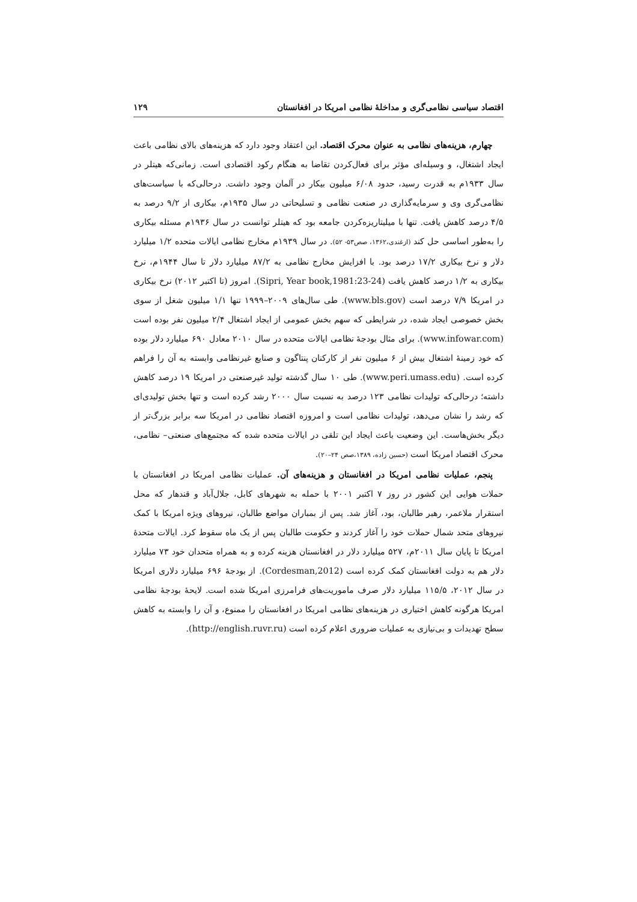اقتصاد سیاسی نظامی‌گری و مداخلهٔ نظامی امریکا در افغانستان ۱۲۹
چهارم، هزینه‌های نظامی به عنوان محرک اقتصاد. این اعتقاد وجود دارد که هزینه‌های بالای نظامی باعث ایجاد اشتغال، و وسیله‌ای مؤثر برای فعال‌کردن تقاضا به هنگام رکود اقتصادی است. زمانی‌که هیتلر در سال ۱۹۳۳م به قدرت رسید، حدود ۶/۰۸ میلیون بیکار در آلمان وجود داشت. درحالی‌که با سیاست‌های نظامی‌گری وی و سرمایه‌گذاری در صنعت نظامی و تسلیحاتی در سال ۱۹۳۵م، بیکاری از ۹/۲ درصد به ۴/۵ درصد کاهش یافت. تنها با میلیتاریزه‌کردن جامعه بود که هیتلر توانست در سال ۱۹۳۶م مسئله بیکاری را به‌طور اساسی حل کند (ازغندی،۱۳۶۲، صص۵۳- ۵۲). در سال ۱۹۳۹م مخارج نظامی ایالات متحده ۱/۲ میلیارد دلار و نرخ بیکاری ۱۷/۲ درصد بود. با افزایش مخارج نظامی به ۸۷/۲ میلیارد دلار تا سال ۱۹۴۴م، نرخ بیکاری به ۱/۲ درصد کاهش یافت (Sipri, Year book,1981:23-24). امروز (تا اکتبر ۲۰۱۲) نرخ بیکاری در امریکا ۷/۹ درصد است (www.bls.gov). طی سال‌های ۲۰۰۹–۱۹۹۹ تنها ۱/۱ میلیون شغل از سوی بخش خصوصی ایجاد شده، در شرایطی که سهم بخش عمومی از ایجاد اشتغال ۲/۴ میلیون نفر بوده است (www.infowar.com). برای مثال بودجهٔ نظامی ایالات متحده در سال ۲۰۱۰ معادل ۶۹۰ میلیارد دلار بوده که خود زمینهٔ اشتغال بیش از ۶ میلیون نفر از کارکنان پنتاگون و صنایع غیرنظامی وابسته به آن را فراهم کرده است. (www.peri.umass.edu). طی ۱۰ سال گذشته تولید غیرصنعتی در امریکا ۱۹ درصد کاهش داشته؛ درحالی‌که تولیدات نظامی ۱۲۳ درصد به نسبت سال ۲۰۰۰ رشد کرده است و تنها بخش تولیدی‌ای که رشد را نشان می‌دهد، تولیدات نظامی است و امروزه اقتصاد نظامی در امریکا سه برابر بزرگ‌تر از دیگر بخش‌هاست. این وضعیت باعث ایجاد این تلقی در ایالات متحده شده که مجتمع‌های صنعتی– نظامی، محرک اقتصاد امریکا است (حسین زاده، ۱۳۸۹،صص ۲۴–۲۰).
پنجم، عملیات نظامی امریکا در افغانستان و هزینه‌های آن. عملیات نظامی امریکا در افغانستان با حملات هوایی این کشور در روز ۷ اکتبر ۲۰۰۱ با حمله به شهرهای کابل، جلال‌آباد و قندهار که محل استقرار ملاعمر، رهبر طالبان، بود، آغاز شد. پس از بمباران مواضع طالبان، نیروهای ویژه امریکا با کمک نیروهای متحد شمال حملات خود را آغاز کردند و حکومت طالبان پس از یک ماه سقوط کرد. ایالات متحدهٔ امریکا تا پایان سال ۲۰۱۱م، ۵۲۷ میلیارد دلار در افغانستان هزینه کرده و به همراه متحدان خود ۷۳ میلیارد دلار هم به دولت افغانستان کمک کرده است (Cordesman,2012). از بودجهٔ ۶۹۶ میلیارد دلاری امریکا در سال ۲۰۱۲، ۱۱۵/۵ میلیارد دلار صرف ماموریت‌های فرامرزی امریکا شده است. لایحهٔ بودجهٔ نظامی امریکا هرگونه کاهش اختیاری در هزینه‌های نظامی امریکا در افغانستان را ممنوع، و آن را وابسته به کاهش سطح تهدیدات و بی‌نیازی به عملیات ضروری اعلام کرده است (http://english.ruvr.ru).